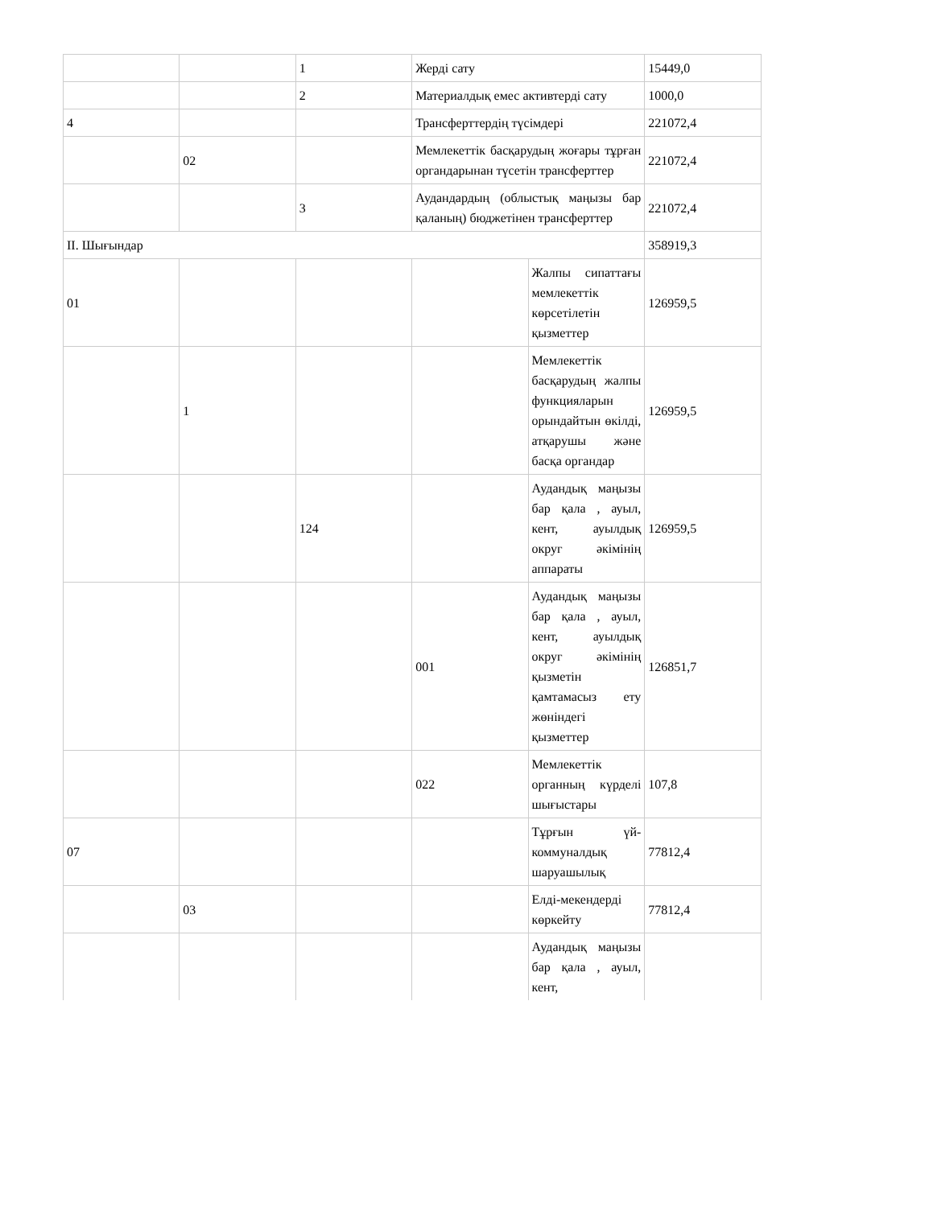| | | 1 | Жерді сату | | 15449,0 |
| | | 2 | Материалдық емес активтерді сату | | 1000,0 |
| 4 | | | Трансферттердің түсімдері | | 221072,4 |
| | 02 | | Мемлекеттік басқарудың жоғары тұрған органдарынан түсетін трансферттер | | 221072,4 |
| | | 3 | Аудандардың (облыстық маңызы бар қаланың) бюджетінен трансферттер | | 221072,4 |
| ІІ. Шығындар | | | | | 358919,3 |
| 01 | | | | Жалпы сипаттағы мемлекеттік көрсетілетін қызметтер | 126959,5 |
| | 1 | | | Мемлекеттік басқарудың жалпы функцияларын орындайтын өкілді, атқарушы және басқа органдар | 126959,5 |
| | | 124 | | Аудандық маңызы бар қала , ауыл, кент, ауылдық округ әкімінің аппараты | 126959,5 |
| | | | 001 | Аудандық маңызы бар қала , ауыл, кент, ауылдық округ әкімінің қызметін қамтамасыз ету жөніндегі қызметтер | 126851,7 |
| | | | 022 | Мемлекеттік органның күрделі шығыстары | 107,8 |
| 07 | | | | Тұрғын үй-коммуналдық шаруашылық | 77812,4 |
| | 03 | | | Елді-мекендерді көркейту | 77812,4 |
| | | | | Аудандық маңызы бар қала , ауыл, кент, | |